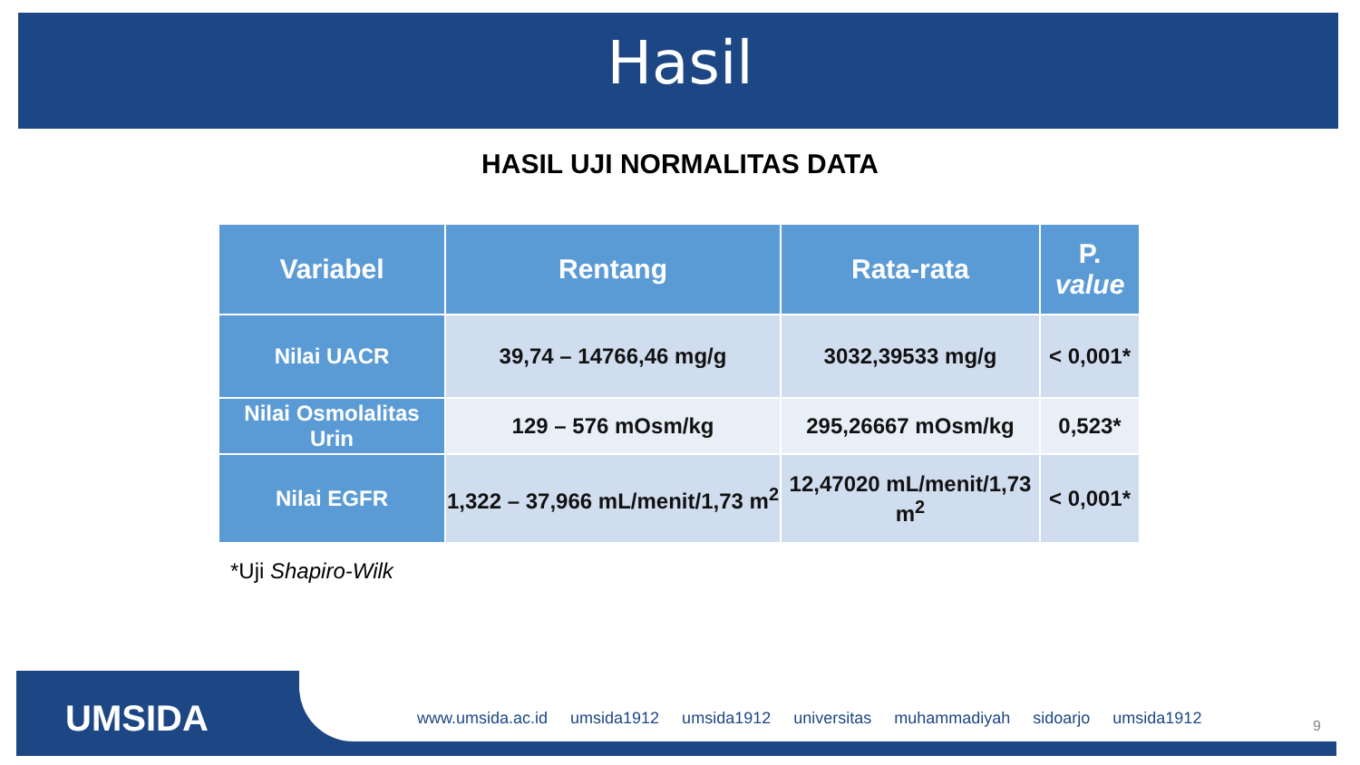Hasil
HASIL UJI NORMALITAS DATA
| Variabel | Rentang | Rata-rata | P. value |
| --- | --- | --- | --- |
| Nilai UACR | 39,74 – 14766,46 mg/g | 3032,39533 mg/g | < 0,001* |
| Nilai Osmolalitas Urin | 129 – 576 mOsm/kg | 295,26667 mOsm/kg | 0,523* |
| Nilai EGFR | 1,322 – 37,966 mL/menit/1,73 m<sup>2</sup> | 12,47020 mL/menit/1,73 m<sup>2</sup> | < 0,001* |
*Uji Shapiro-Wilk
UMSIDA
www.umsida.ac.id umsida1912 umsida1912 universitas muhammadiyah sidoarjo umsida1912
9